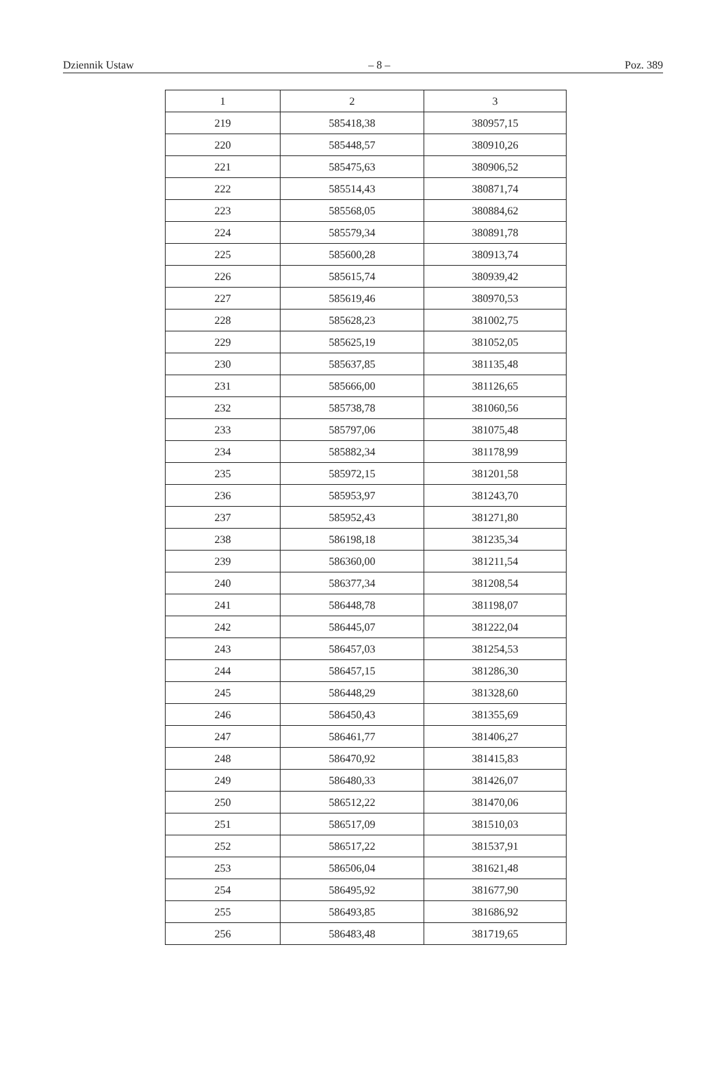Dziennik Ustaw – 8 – Poz. 389
| 1 | 2 | 3 |
| --- | --- | --- |
| 219 | 585418,38 | 380957,15 |
| 220 | 585448,57 | 380910,26 |
| 221 | 585475,63 | 380906,52 |
| 222 | 585514,43 | 380871,74 |
| 223 | 585568,05 | 380884,62 |
| 224 | 585579,34 | 380891,78 |
| 225 | 585600,28 | 380913,74 |
| 226 | 585615,74 | 380939,42 |
| 227 | 585619,46 | 380970,53 |
| 228 | 585628,23 | 381002,75 |
| 229 | 585625,19 | 381052,05 |
| 230 | 585637,85 | 381135,48 |
| 231 | 585666,00 | 381126,65 |
| 232 | 585738,78 | 381060,56 |
| 233 | 585797,06 | 381075,48 |
| 234 | 585882,34 | 381178,99 |
| 235 | 585972,15 | 381201,58 |
| 236 | 585953,97 | 381243,70 |
| 237 | 585952,43 | 381271,80 |
| 238 | 586198,18 | 381235,34 |
| 239 | 586360,00 | 381211,54 |
| 240 | 586377,34 | 381208,54 |
| 241 | 586448,78 | 381198,07 |
| 242 | 586445,07 | 381222,04 |
| 243 | 586457,03 | 381254,53 |
| 244 | 586457,15 | 381286,30 |
| 245 | 586448,29 | 381328,60 |
| 246 | 586450,43 | 381355,69 |
| 247 | 586461,77 | 381406,27 |
| 248 | 586470,92 | 381415,83 |
| 249 | 586480,33 | 381426,07 |
| 250 | 586512,22 | 381470,06 |
| 251 | 586517,09 | 381510,03 |
| 252 | 586517,22 | 381537,91 |
| 253 | 586506,04 | 381621,48 |
| 254 | 586495,92 | 381677,90 |
| 255 | 586493,85 | 381686,92 |
| 256 | 586483,48 | 381719,65 |